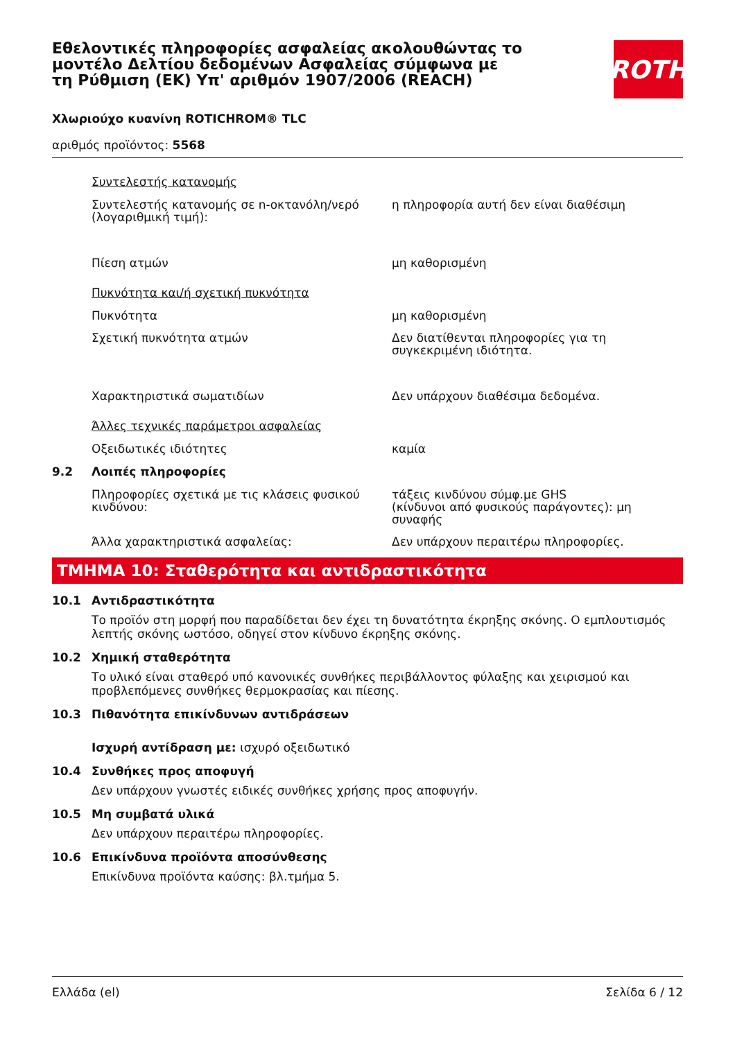Εθελοντικές πληροφορίες ασφαλείας ακολουθώντας το μοντέλο Δελτίου δεδομένων Ασφαλείας σύμφωνα με τη Ρύθμιση (ΕΚ) Υπ' αριθμόν 1907/2006 (REACH)
ROTH
Χλωριούχο κυανίνη ROTICHROM® TLC
αριθμός προϊόντος: 5568
Συντελεστής κατανομής
Συντελεστής κατανομής σε n-οκτανόλη/νερό (λογαριθμική τιμή):
η πληροφορία αυτή δεν είναι διαθέσιμη
Πίεση ατμών μη καθορισμένη
Πυκνότητα και/ή σχετική πυκνότητα
Πυκνότητα μη καθορισμένη
Σχετική πυκνότητα ατμών Δεν διατίθενται πληροφορίες για τη συγκεκριμένη ιδιότητα.
Χαρακτηριστικά σωματιδίων Δεν υπάρχουν διαθέσιμα δεδομένα.
Άλλες τεχνικές παράμετροι ασφαλείας
Οξειδωτικές ιδιότητες καμία
9.2 Λοιπές πληροφορίες
Πληροφορίες σχετικά με τις κλάσεις φυσικού κινδύνου:
τάξεις κινδύνου σύμφ.με GHS
(κίνδυνοι από φυσικούς παράγοντες): μη συναφής
Άλλα χαρακτηριστικά ασφαλείας: Δεν υπάρχουν περαιτέρω πληροφορίες.
ΤΜΗΜΑ 10: Σταθερότητα και αντιδραστικότητα
10.1 Αντιδραστικότητα
Το προϊόν στη μορφή που παραδίδεται δεν έχει τη δυνατότητα έκρηξης σκόνης. Ο εμπλουτισμός λεπτής σκόνης ωστόσο, οδηγεί στον κίνδυνο έκρηξης σκόνης.
10.2 Χημική σταθερότητα
Το υλικό είναι σταθερό υπό κανονικές συνθήκες περιβάλλοντος φύλαξης και χειρισμού και προβλεπόμενες συνθήκες θερμοκρασίας και πίεσης.
10.3 Πιθανότητα επικίνδυνων αντιδράσεων
Ισχυρή αντίδραση με: ισχυρό οξειδωτικό
10.4 Συνθήκες προς αποφυγή
Δεν υπάρχουν γνωστές ειδικές συνθήκες χρήσης προς αποφυγήν.
10.5 Μη συμβατά υλικά
Δεν υπάρχουν περαιτέρω πληροφορίες.
10.6 Επικίνδυνα προϊόντα αποσύνθεσης
Επικίνδυνα προϊόντα καύσης: βλ.τμήμα 5.
Ελλάδα (el) Σελίδα 6 / 12